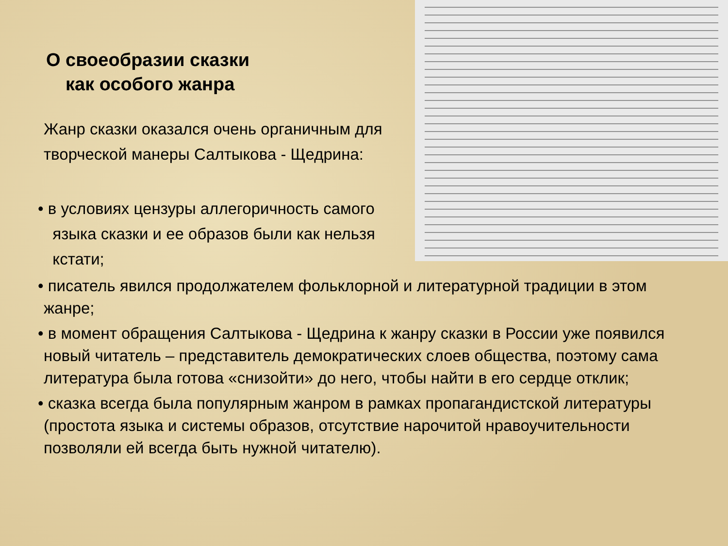О своеобразии сказки
как особого жанра
Жанр сказки оказался очень органичным для творческой манеры Салтыкова - Щедрина:
• в условиях цензуры аллегоричность самого
языка сказки и ее образов были как нельзя
кстати;
• писатель явился продолжателем фольклорной и литературной традиции в этом жанре;
• в момент обращения Салтыкова - Щедрина к жанру сказки в России уже появился новый читатель – представитель демократических слоев общества, поэтому сама литература была готова «снизойти» до него, чтобы найти в его сердце отклик;
• сказка всегда была популярным жанром в рамках пропагандистской литературы (простота языка и системы образов, отсутствие нарочитой нравоучительности позволяли ей всегда быть нужной читателю).